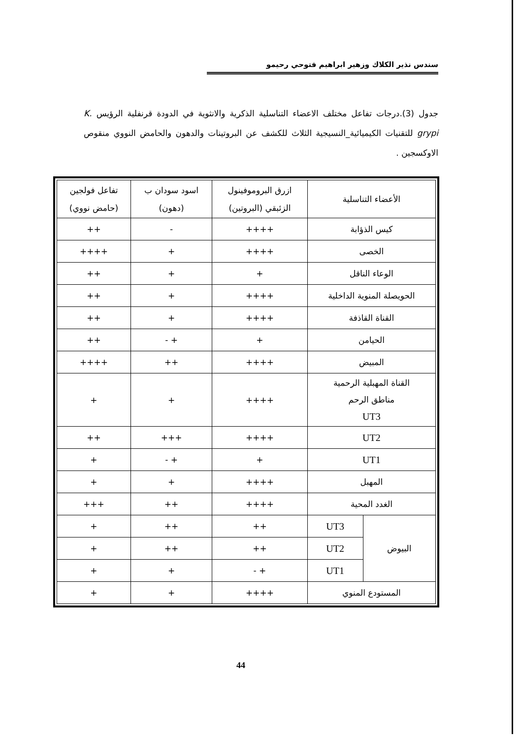سندس نذير الكلاك وزهير ابراهيم فتوحي رحيمو
جدول (3).درجات تفاعل مختلف الاعضاء التناسلية الذكرية والانثوية في الدودة قرنفلية الرؤيس K. grypi للتقنيات الكيميائية_النسيجية الثلاث للكشف عن البروتينات والدهون والحامض النووي منقوص الاوكسجين .
| الأعضاء التناسلية | | ازرق البروموفينول الزئبقي (البروتين) | اسود سودان ب (دهون) | تفاعل فولجين (حامض نووي) |
| --- | --- | --- | --- | --- |
| كيس الذؤابة | | ++++ | - | ++ |
| الخصى | | ++++ | + | ++++ |
| الوعاء الناقل | | + | + | ++ |
| الحويصلة المنوية الداخلية | | ++++ | + | ++ |
| القناة القاذفة | | ++++ | + | ++ |
| الحيامن | | + | + - | ++ |
| المبيض | | ++++ | ++ | ++++ |
| القناة المهبلية الرحمية مناطق الرحم UT3 | | ++++ | + | + |
| UT2 | | ++++ | +++ | ++ |
| UT1 | | + | + - | + |
| المهبل | | ++++ | + | + |
| الغدد المحية | | ++++ | ++ | +++ |
| البيوض | UT3 | ++ | ++ | + |
| | UT2 | ++ | ++ | + |
| | UT1 | + - | + | + |
| المستودع المنوي | | ++++ | + | + |
44